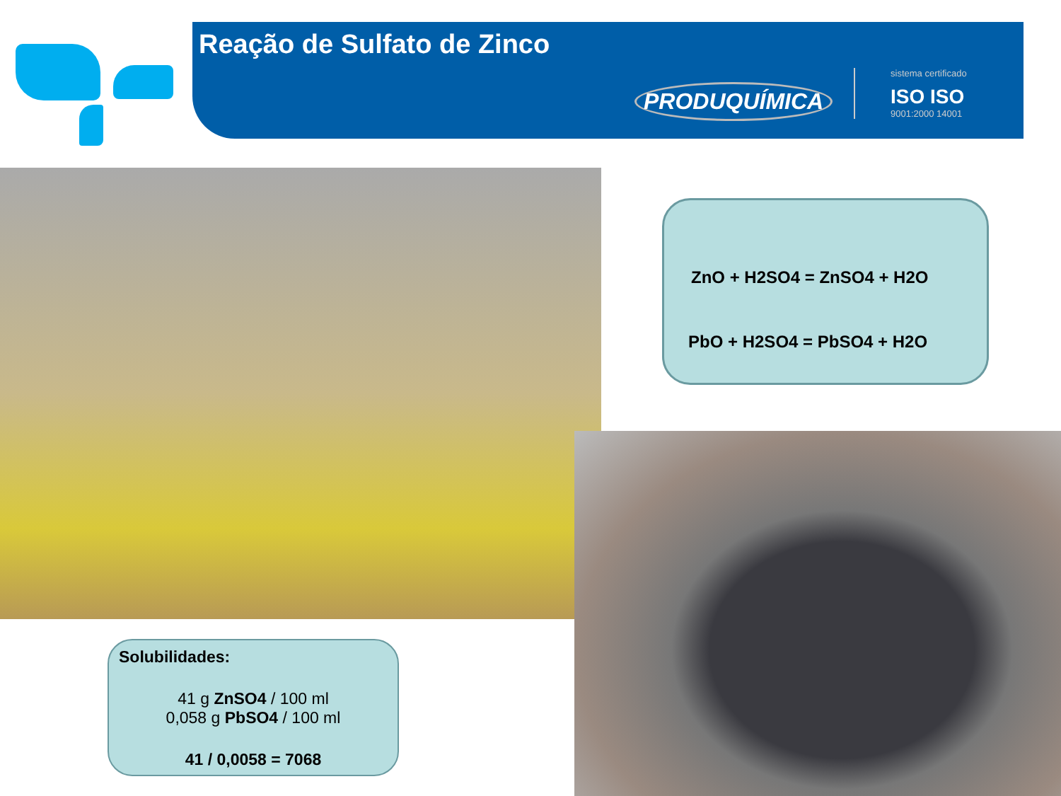Reação de Sulfato de Zinco
PRODUQUÍMICA
sistema certificado
ISO ISO
9001:2000 14001
ZnO + H2SO4 = ZnSO4 + H2O
PbO + H2SO4 = PbSO4 + H2O
Solubilidades:
41 g ZnSO4 / 100 ml
0,058 g PbSO4 / 100 ml
41 / 0,0058 = 7068